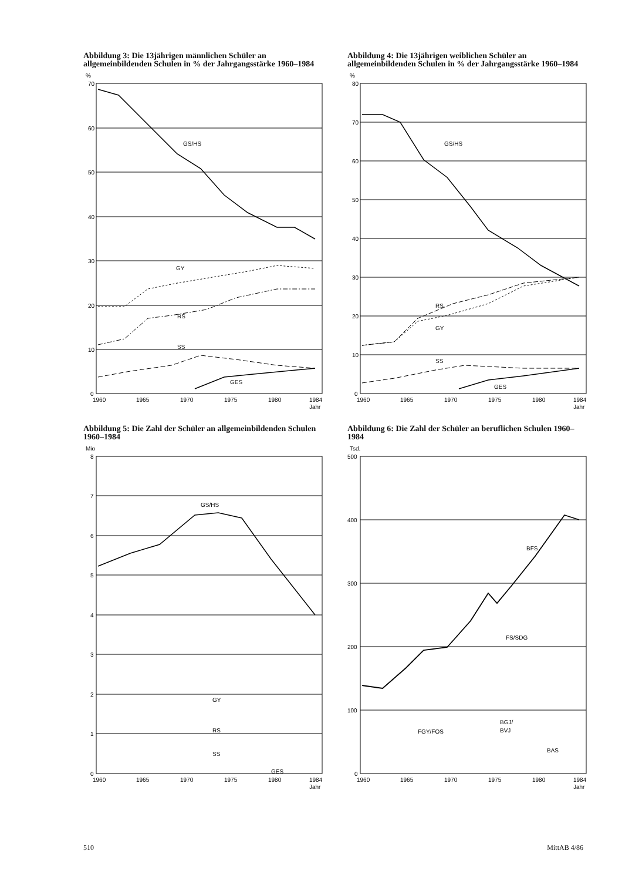Abbildung 3: Die 13jährigen männlichen Schüler an allgemeinbildenden Schulen in % der Jahrgangsstärke 1960–1984
%
70
60
50
40
30
20
10
0
GS/HS
GY
RS
SS
GES
1960
1965
1970
1975
1980
1984
Jahr
Abbildung 4: Die 13jährigen weiblichen Schüler an allgemeinbildenden Schulen in % der Jahrgangsstärke 1960–1984
%
80
70
60
50
40
30
20
10
0
GS/HS
RS
GY
SS
GES
1960
1965
1970
1975
1980
1984
Jahr
Abbildung 5: Die Zahl der Schüler an allgemeinbildenden Schulen 1960–1984
Mio
8
7
6
5
4
3
2
1
0
GS/HS
GY
RS
SS
GES
1960
1965
1970
1975
1980
1984
Jahr
Abbildung 6: Die Zahl der Schüler an beruflichen Schulen 1960–1984
Tsd.
500
400
300
200
100
0
BFS
FS/SDG
BGJ/
BVJ
FGY/FOS
BAS
1960
1965
1970
1975
1980
1984
Jahr
510 MittAB 4/86